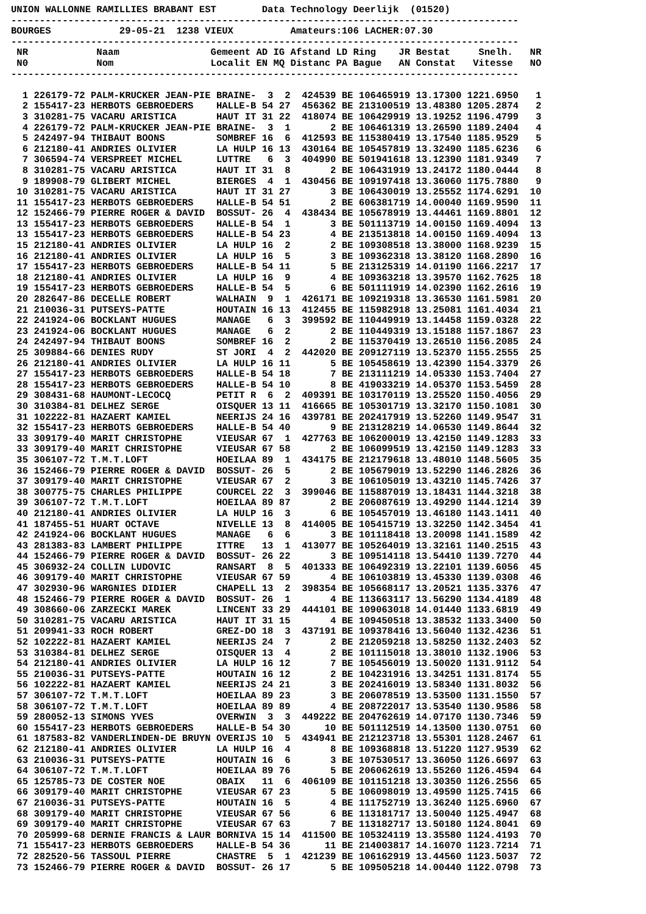UNION WALLONNE RAMILLIES BRABANT EST        Data Technology Deerlijk  (01520)
-----------------------------------------------------------------------------------------
BOURGES            29-05-21  1238 VIEUX          Amateurs:106 LACHER:07.30
-----------------------------------------------------------------------------------------
 NR            Naam                Gemeent AD IG Afstand LD Ring    JR Bestat     Snelh.   NR
 N0            Nom                 Localit EN MQ Distanc PA Bague   AN Constat   Vitesse   NO
-----------------------------------------------------------------------------------------

  1 226179-72 PALM-KRUCKER JEAN-PIE BRAINE-  3  2  424539 BE 106465919 13.17300 1221.6950   1
  2 155417-23 HERBOTS GEBROEDERS    HALLE-B 54 27  456362 BE 213100519 13.48380 1205.2874   2
  3 310281-75 VACARU ARISTICA       HAUT IT 31 22  418074 BE 106429919 13.19252 1196.4799   3
  4 226179-72 PALM-KRUCKER JEAN-PIE BRAINE-  3  1       2 BE 106461319 13.26590 1189.2404   4
  5 242497-94 THIBAUT BOONS         SOMBREF 16  6  412593 BE 115380419 13.17540 1185.9529   5
  6 212180-41 ANDRIES OLIVIER       LA HULP 16 13  430164 BE 105457819 13.32490 1185.6236   6
  7 306594-74 VERSPREET MICHEL      LUTTRE   6  3  404990 BE 501941618 13.12390 1181.9349   7
  8 310281-75 VACARU ARISTICA       HAUT IT 31  8       2 BE 106431919 13.24172 1180.0444   8
  9 189908-79 GLIBERT MICHEL        BIERGES  4  1  430456 BE 109197418 13.36060 1175.7880   9
 10 310281-75 VACARU ARISTICA       HAUT IT 31 27       3 BE 106430019 13.25552 1174.6291  10
 11 155417-23 HERBOTS GEBROEDERS    HALLE-B 54 51       2 BE 606381719 14.00040 1169.9590  11
 12 152466-79 PIERRE ROGER & DAVID  BOSSUT- 26  4  438434 BE 105678919 13.44461 1169.8801  12
 13 155417-23 HERBOTS GEBROEDERS    HALLE-B 54  1       3 BE 501113719 14.00150 1169.4094  13
 13 155417-23 HERBOTS GEBROEDERS    HALLE-B 54 23       4 BE 213513818 14.00150 1169.4094  13
 15 212180-41 ANDRIES OLIVIER       LA HULP 16  2       2 BE 109308518 13.38000 1168.9239  15
 16 212180-41 ANDRIES OLIVIER       LA HULP 16  5       3 BE 109362318 13.38120 1168.2890  16
 17 155417-23 HERBOTS GEBROEDERS    HALLE-B 54 11       5 BE 213125319 14.01190 1166.2217  17
 18 212180-41 ANDRIES OLIVIER       LA HULP 16  9       4 BE 109363218 13.39570 1162.7625  18
 19 155417-23 HERBOTS GEBROEDERS    HALLE-B 54  5       6 BE 501111919 14.02390 1162.2616  19
 20 282647-86 DECELLE ROBERT        WALHAIN  9  1  426171 BE 109219318 13.36530 1161.5981  20
 21 210036-31 PUTSEYS-PATTE         HOUTAIN 16 13  412455 BE 115982918 13.25081 1161.4034  21
 22 241924-06 BOCKLANT HUGUES       MANAGE   6  3  399592 BE 110449919 13.14458 1159.0328  22
 23 241924-06 BOCKLANT HUGUES       MANAGE   6  2       2 BE 110449319 13.15188 1157.1867  23
 24 242497-94 THIBAUT BOONS         SOMBREF 16  2       2 BE 115370419 13.26510 1156.2085  24
 25 309884-66 DENIES RUDY           ST JORI  4  2  442020 BE 209127119 13.52370 1155.2555  25
 26 212180-41 ANDRIES OLIVIER       LA HULP 16 11       5 BE 105458619 13.42390 1154.3379  26
 27 155417-23 HERBOTS GEBROEDERS    HALLE-B 54 18       7 BE 213111219 14.05330 1153.7404  27
 28 155417-23 HERBOTS GEBROEDERS    HALLE-B 54 10       8 BE 419033219 14.05370 1153.5459  28
 29 308431-68 HAUMONT-LECOCQ        PETIT R  6  2  409391 BE 103170119 13.25520 1150.4056  29
 30 310384-81 DELHEZ SERGE          OISQUER 13 11  416665 BE 105301719 13.32170 1150.1081  30
 31 102222-81 HAZAERT KAMIEL        NEERIJS 24 16  439781 BE 202417919 13.52260 1149.9547  31
 32 155417-23 HERBOTS GEBROEDERS    HALLE-B 54 40       9 BE 213128219 14.06530 1149.8644  32
 33 309179-40 MARIT CHRISTOPHE      VIEUSAR 67  1  427763 BE 106200019 13.42150 1149.1283  33
 33 309179-40 MARIT CHRISTOPHE      VIEUSAR 67 58       2 BE 106099519 13.42150 1149.1283  33
 35 306107-72 T.M.T.LOFT            HOEILAA 89  1  434175 BE 212179618 13.48010 1148.5605  35
 36 152466-79 PIERRE ROGER & DAVID  BOSSUT- 26  5       2 BE 105679019 13.52290 1146.2826  36
 37 309179-40 MARIT CHRISTOPHE      VIEUSAR 67  2       3 BE 106105019 13.43210 1145.7426  37
 38 300775-75 CHARLES PHILIPPE      COURCEL 22  3  399046 BE 115887019 13.18431 1144.3218  38
 39 306107-72 T.M.T.LOFT            HOEILAA 89 87       2 BE 206087619 13.49290 1144.1214  39
 40 212180-41 ANDRIES OLIVIER       LA HULP 16  3       6 BE 105457019 13.46180 1143.1411  40
 41 187455-51 HUART OCTAVE          NIVELLE 13  8  414005 BE 105415719 13.32250 1142.3454  41
 42 241924-06 BOCKLANT HUGUES       MANAGE   6  6       3 BE 101118418 13.20098 1141.1589  42
 43 281383-83 LAMBERT PHILIPPE      ITTRE   13  1  413077 BE 105264019 13.32161 1140.2515  43
 44 152466-79 PIERRE ROGER & DAVID  BOSSUT- 26 22       3 BE 109514118 13.54410 1139.7270  44
 45 306932-24 COLLIN LUDOVIC        RANSART  8  5  401333 BE 106492319 13.22101 1139.6056  45
 46 309179-40 MARIT CHRISTOPHE      VIEUSAR 67 59       4 BE 106103819 13.45330 1139.0308  46
 47 302930-96 WARGNIES DIDIER       CHAPELL 13  2  398354 BE 105668117 13.20521 1135.3376  47
 48 152466-79 PIERRE ROGER & DAVID  BOSSUT- 26  1       4 BE 113663117 13.56290 1134.4189  48
 49 308660-06 ZARZECKI MAREK        LINCENT 33 29  444101 BE 109063018 14.01440 1133.6819  49
 50 310281-75 VACARU ARISTICA       HAUT IT 31 15       4 BE 109450518 13.38532 1133.3400  50
 51 209941-33 ROCH ROBERT           GREZ-DO 18  3  437191 BE 109378416 13.56040 1132.4236  51
 52 102222-81 HAZAERT KAMIEL        NEERIJS 24  7       2 BE 212059218 13.58250 1132.2403  52
 53 310384-81 DELHEZ SERGE          OISQUER 13  4       2 BE 101115018 13.38010 1132.1906  53
 54 212180-41 ANDRIES OLIVIER       LA HULP 16 12       7 BE 105456019 13.50020 1131.9112  54
 55 210036-31 PUTSEYS-PATTE         HOUTAIN 16 12       2 BE 104231916 13.34251 1131.8174  55
 56 102222-81 HAZAERT KAMIEL        NEERIJS 24 21       3 BE 202416019 13.58340 1131.8032  56
 57 306107-72 T.M.T.LOFT            HOEILAA 89 23       3 BE 206078519 13.53500 1131.1550  57
 58 306107-72 T.M.T.LOFT            HOEILAA 89 89       4 BE 208722017 13.53540 1130.9586  58
 59 280052-13 SIMONS YVES           OVERWIN  3  3  449222 BE 204762619 14.07170 1130.7346  59
 60 155417-23 HERBOTS GEBROEDERS    HALLE-B 54 30      10 BE 501112519 14.13500 1130.0751  60
 61 187583-82 VANDERLINDEN-DE BRUYN OVERIJS 10  5  434941 BE 212123718 13.55301 1128.2467  61
 62 212180-41 ANDRIES OLIVIER       LA HULP 16  4       8 BE 109368818 13.51220 1127.9539  62
 63 210036-31 PUTSEYS-PATTE         HOUTAIN 16  6       3 BE 107530517 13.36050 1126.6697  63
 64 306107-72 T.M.T.LOFT            HOEILAA 89 76       5 BE 206062619 13.55260 1126.4594  64
 65 125785-73 DE COSTER NOE         OBAIX   11  6  406109 BE 101151218 13.30350 1126.2556  65
 66 309179-40 MARIT CHRISTOPHE      VIEUSAR 67 23       5 BE 106098019 13.49590 1125.7415  66
 67 210036-31 PUTSEYS-PATTE         HOUTAIN 16  5       4 BE 111752719 13.36240 1125.6960  67
 68 309179-40 MARIT CHRISTOPHE      VIEUSAR 67 56       6 BE 113181717 13.50040 1125.4947  68
 69 309179-40 MARIT CHRISTOPHE      VIEUSAR 67 63       7 BE 113182717 13.50180 1124.8041  69
 70 205999-68 DERNIE FRANCIS & LAUR BORNIVA 15 14  411500 BE 105324119 13.35580 1124.4193  70
 71 155417-23 HERBOTS GEBROEDERS    HALLE-B 54 36      11 BE 214003817 14.16070 1123.7214  71
 72 282520-56 TASSOUL PIERRE        CHASTRE  5  1  421239 BE 106162919 13.44560 1123.5037  72
 73 152466-79 PIERRE ROGER & DAVID  BOSSUT- 26 17       5 BE 109505218 14.00440 1122.0798  73